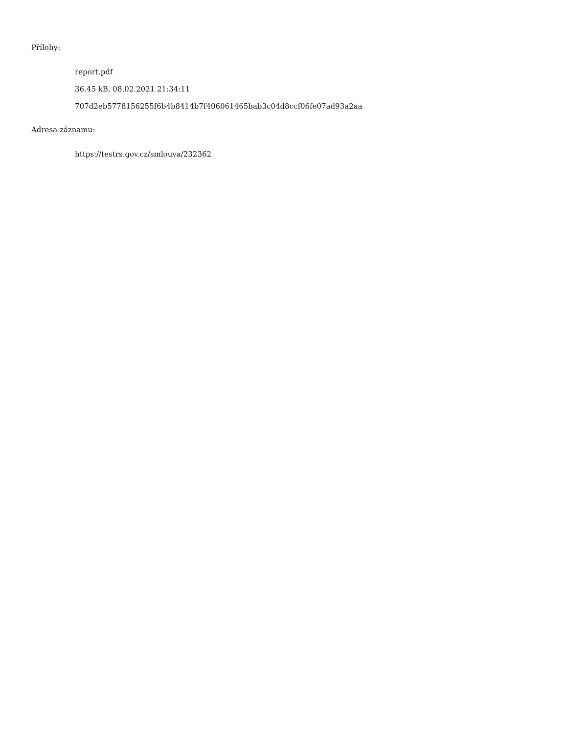Přílohy:
report.pdf
36.45 kB, 08.02.2021 21:34:11
707d2eb5778156255f6b4b8414b7f406061465bab3c04d8ccf06fe07ad93a2aa
Adresa záznamu:
https://testrs.gov.cz/smlouva/232362